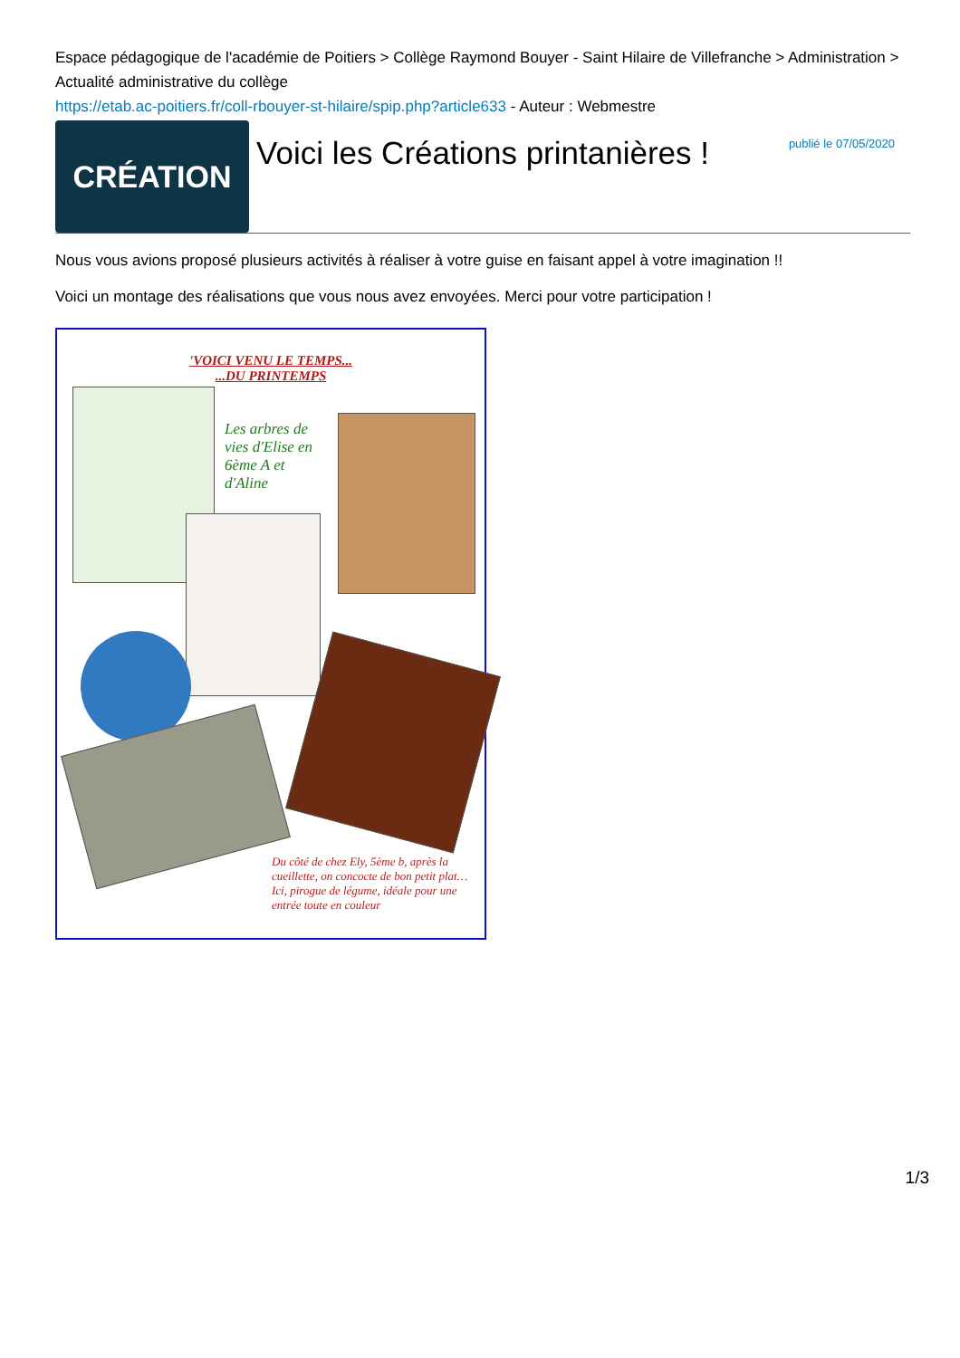Espace pédagogique de l'académie de Poitiers > Collège Raymond Bouyer - Saint Hilaire de Villefranche > Administration > Actualité administrative du collège
https://etab.ac-poitiers.fr/coll-rbouyer-st-hilaire/spip.php?article633 - Auteur : Webmestre
CRÉATION
Voici les Créations printanières !
publié le 07/05/2020
Nous vous avions proposé plusieurs activités à réaliser à votre guise en faisant appel à votre imagination !!
Voici un montage des réalisations que vous nous avez envoyées. Merci pour votre participation !
'VOICI VENU LE TEMPS...
...DU PRINTEMPS
Les arbres de vies d'Elise en 6ème A et d'Aline
Du côté de chez Ely, 5ème b, après la cueillette, on concocte de bon petit plat… Ici, pirogue de légume, idéale pour une entrée toute en couleur
1/3